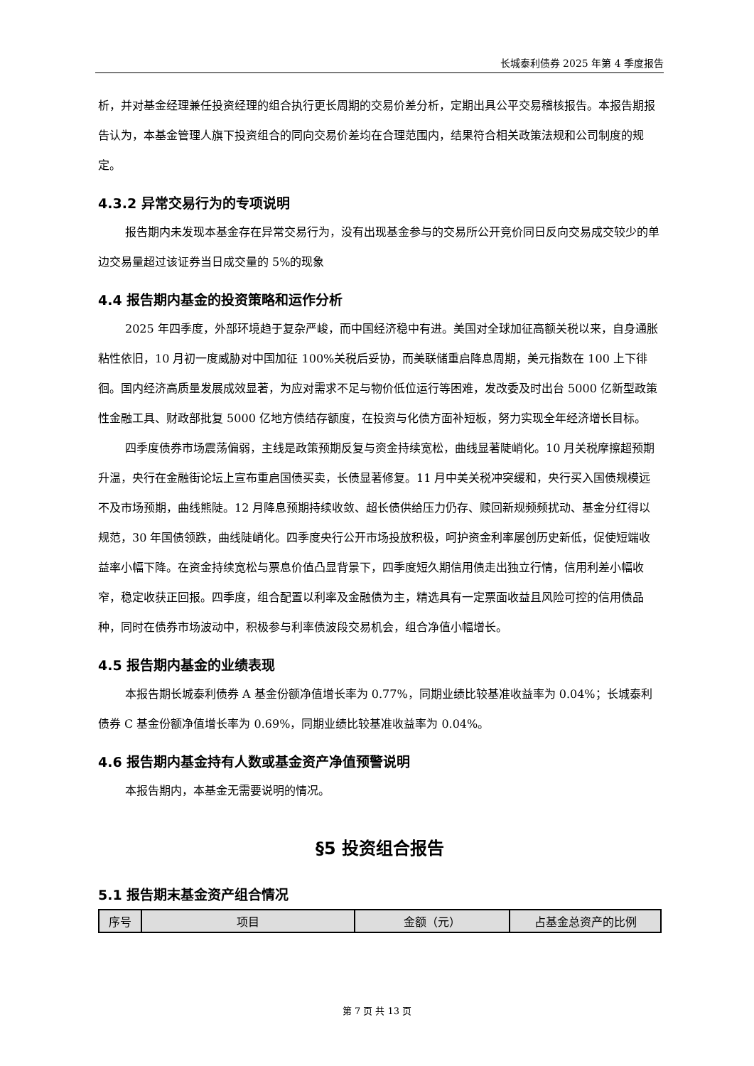长城泰利债券 2025 年第 4 季度报告
析，并对基金经理兼任投资经理的组合执行更长周期的交易价差分析，定期出具公平交易稽核报告。本报告期报告认为，本基金管理人旗下投资组合的同向交易价差均在合理范围内，结果符合相关政策法规和公司制度的规定。
4.3.2 异常交易行为的专项说明
报告期内未发现本基金存在异常交易行为，没有出现基金参与的交易所公开竞价同日反向交易成交较少的单边交易量超过该证券当日成交量的 5%的现象
4.4 报告期内基金的投资策略和运作分析
2025 年四季度，外部环境趋于复杂严峻，而中国经济稳中有进。美国对全球加征高额关税以来，自身通胀粘性依旧，10 月初一度威胁对中国加征 100%关税后妥协，而美联储重启降息周期，美元指数在 100 上下徘徊。国内经济高质量发展成效显著，为应对需求不足与物价低位运行等困难，发改委及时出台 5000 亿新型政策性金融工具、财政部批复 5000 亿地方债结存额度，在投资与化债方面补短板，努力实现全年经济增长目标。
四季度债券市场震荡偏弱，主线是政策预期反复与资金持续宽松，曲线显著陡峭化。10 月关税摩擦超预期升温，央行在金融街论坛上宣布重启国债买卖，长债显著修复。11 月中美关税冲突缓和，央行买入国债规模远不及市场预期，曲线熊陡。12 月降息预期持续收敛、超长债供给压力仍存、赎回新规频频扰动、基金分红得以规范，30 年国债领跌，曲线陡峭化。四季度央行公开市场投放积极，呵护资金利率屡创历史新低，促使短端收益率小幅下降。在资金持续宽松与票息价值凸显背景下，四季度短久期信用债走出独立行情，信用利差小幅收窄，稳定收获正回报。四季度，组合配置以利率及金融债为主，精选具有一定票面收益且风险可控的信用债品种，同时在债券市场波动中，积极参与利率债波段交易机会，组合净值小幅增长。
4.5 报告期内基金的业绩表现
本报告期长城泰利债券 A 基金份额净值增长率为 0.77%，同期业绩比较基准收益率为 0.04%；长城泰利债券 C 基金份额净值增长率为 0.69%，同期业绩比较基准收益率为 0.04%。
4.6 报告期内基金持有人数或基金资产净值预警说明
本报告期内，本基金无需要说明的情况。
§5 投资组合报告
5.1 报告期末基金资产组合情况
| 序号 | 项目 | 金额（元） | 占基金总资产的比例 |
| --- | --- | --- | --- |
第 7 页 共 13 页